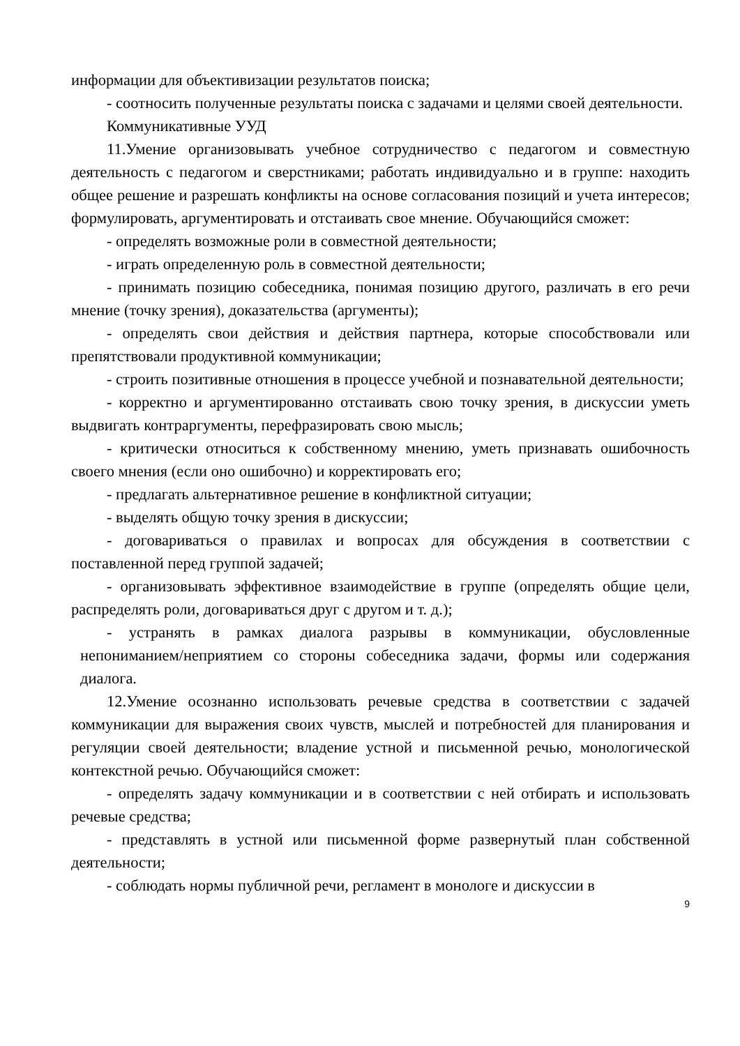информации для объективизации результатов поиска;
- соотносить полученные результаты поиска с задачами и целями своей деятельности.
Коммуникативные УУД
11.Умение организовывать учебное сотрудничество с педагогом и совместную деятельность с педагогом и сверстниками; работать индивидуально и в группе: находить общее решение и разрешать конфликты на основе согласования позиций и учета интересов; формулировать, аргументировать и отстаивать свое мнение. Обучающийся сможет:
- определять возможные роли в совместной деятельности;
- играть определенную роль в совместной деятельности;
- принимать позицию собеседника, понимая позицию другого, различать в его речи мнение (точку зрения), доказательства (аргументы);
- определять свои действия и действия партнера, которые способствовали или препятствовали продуктивной коммуникации;
- строить позитивные отношения в процессе учебной и познавательной деятельности;
- корректно и аргументированно отстаивать свою точку зрения, в дискуссии уметь выдвигать контраргументы, перефразировать свою мысль;
- критически относиться к собственному мнению, уметь признавать ошибочность своего мнения (если оно ошибочно) и корректировать его;
- предлагать альтернативное решение в конфликтной ситуации;
- выделять общую точку зрения в дискуссии;
- договариваться о правилах и вопросах для обсуждения в соответствии с поставленной перед группой задачей;
- организовывать эффективное взаимодействие в группе (определять общие цели, распределять роли, договариваться друг с другом и т. д.);
- устранять в рамках диалога разрывы в коммуникации, обусловленные непониманием/неприятием со стороны собеседника задачи, формы или содержания диалога.
12.Умение осознанно использовать речевые средства в соответствии с задачей коммуникации для выражения своих чувств, мыслей и потребностей для планирования и регуляции своей деятельности; владение устной и письменной речью, монологической контекстной речью. Обучающийся сможет:
- определять задачу коммуникации и в соответствии с ней отбирать и использовать речевые средства;
- представлять в устной или письменной форме развернутый план собственной деятельности;
- соблюдать нормы публичной речи, регламент в монологе и дискуссии в
9